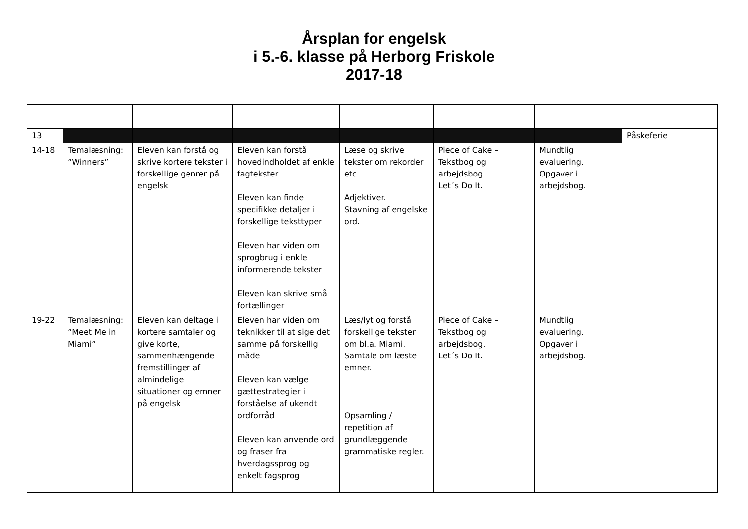Årsplan for engelsk
i 5.-6. klasse på Herborg Friskole
2017-18
| 13 | | | | | | | Påskeferie |
| 14-18 | Temalæsning: ”Winners” | Eleven kan forstå og skrive kortere tekster i forskellige genrer på engelsk | Eleven kan forstå hovedindholdet af enkle fagtekster Eleven kan finde specifikke detaljer i forskellige teksttyper Eleven har viden om sprogbrug i enkle informerende tekster Eleven kan skrive små fortællinger | Læse og skrive tekster om rekorder etc. Adjektiver. Stavning af engelske ord. | Piece of Cake – Tekstbog og arbejdsbog. Let´s Do It. | Mundtlig evaluering. Opgaver i arbejdsbog. | |
| 19-22 | Temalæsning: ”Meet Me in Miami” | Eleven kan deltage i kortere samtaler og give korte, sammenhængende fremstillinger af almindelige situationer og emner på engelsk | Eleven har viden om teknikker til at sige det samme på forskellig måde Eleven kan vælge gættestrategier i forståelse af ukendt ordforråd Eleven kan anvende ord og fraser fra hverdagssprog og enkelt fagsprog | Læs/lyt og forstå forskellige tekster om bl.a. Miami. Samtale om læste emner. Opsamling / repetition af grundlæggende grammatiske regler. | Piece of Cake – Tekstbog og arbejdsbog. Let´s Do It. | Mundtlig evaluering. Opgaver i arbejdsbog. | |